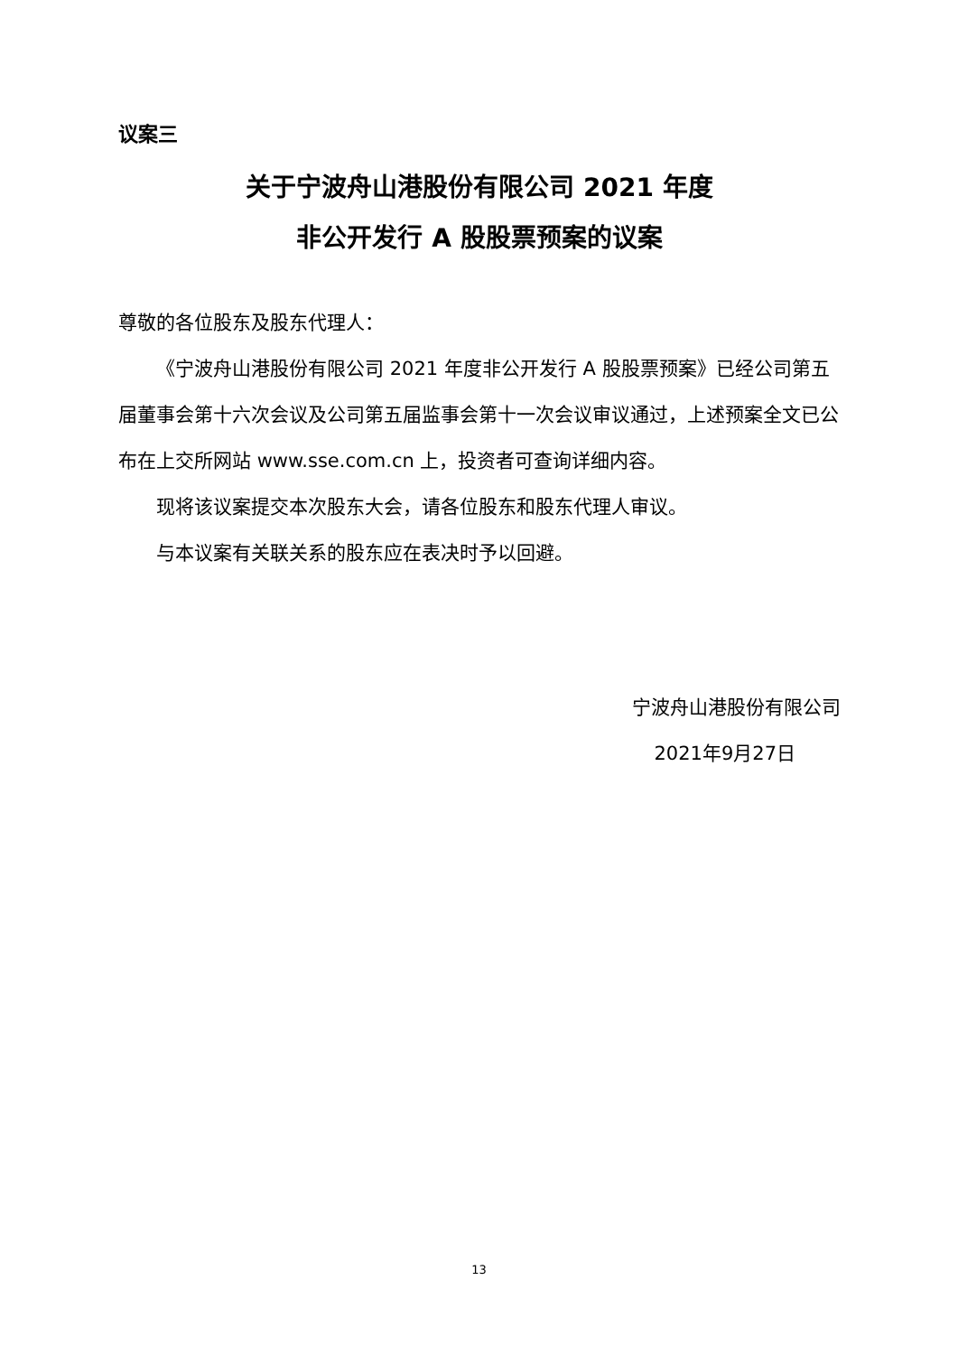议案三
关于宁波舟山港股份有限公司 2021 年度
非公开发行 A 股股票预案的议案
尊敬的各位股东及股东代理人：
《宁波舟山港股份有限公司 2021 年度非公开发行 A 股股票预案》已经公司第五届董事会第十六次会议及公司第五届监事会第十一次会议审议通过，上述预案全文已公布在上交所网站 www.sse.com.cn 上，投资者可查询详细内容。
现将该议案提交本次股东大会，请各位股东和股东代理人审议。
与本议案有关联关系的股东应在表决时予以回避。
宁波舟山港股份有限公司
2021年9月27日
13